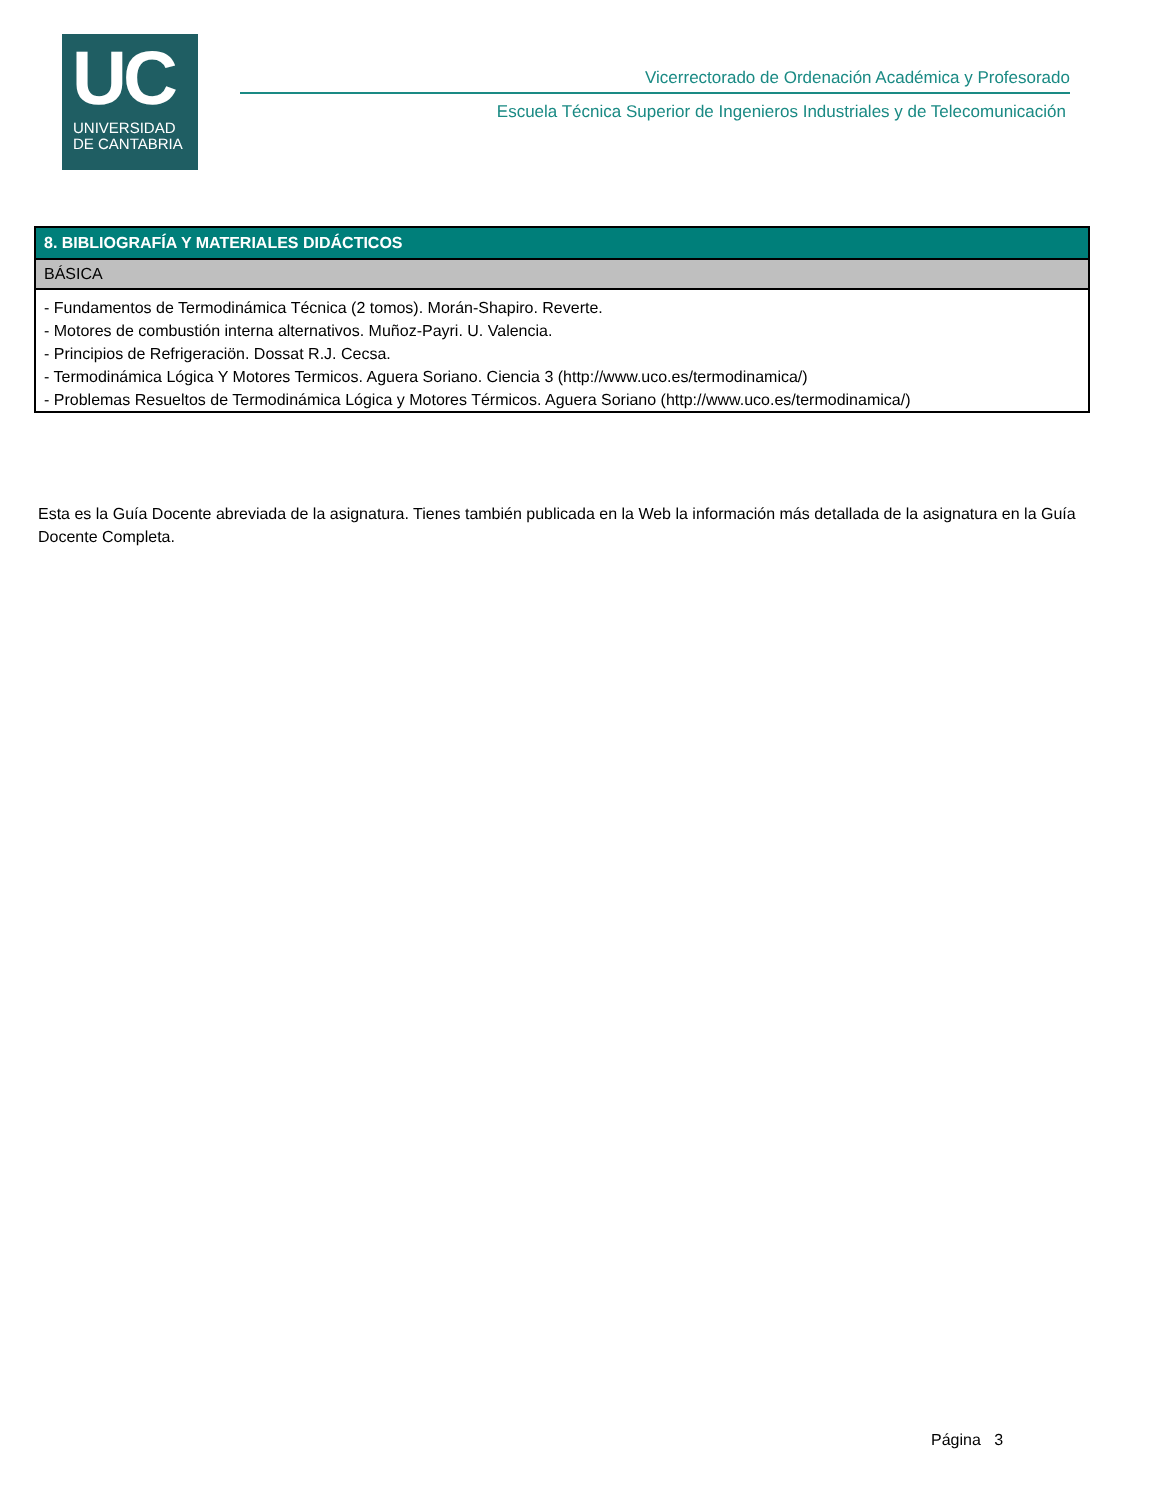UC
UNIVERSIDAD
DE CANTABRIA
Vicerrectorado de Ordenación Académica y Profesorado
Escuela Técnica Superior de Ingenieros Industriales y de Telecomunicación
| 8. BIBLIOGRAFÍA Y MATERIALES DIDÁCTICOS |
| --- |
| BÁSICA |
| - Fundamentos de Termodinámica Técnica (2 tomos). Morán-Shapiro. Reverte. - Motores de combustión interna alternativos. Muñoz-Payri. U. Valencia. - Principios de Refrigeraciön. Dossat R.J. Cecsa. - Termodinámica Lógica Y Motores Termicos. Aguera Soriano. Ciencia 3 (http://www.uco.es/termodinamica/) - Problemas Resueltos de Termodinámica Lógica y Motores Térmicos. Aguera Soriano (http://www.uco.es/termodinamica/) |
Esta es la Guía Docente abreviada de la asignatura. Tienes también publicada en la Web la información más detallada de la asignatura en la Guía Docente Completa.
Página 3